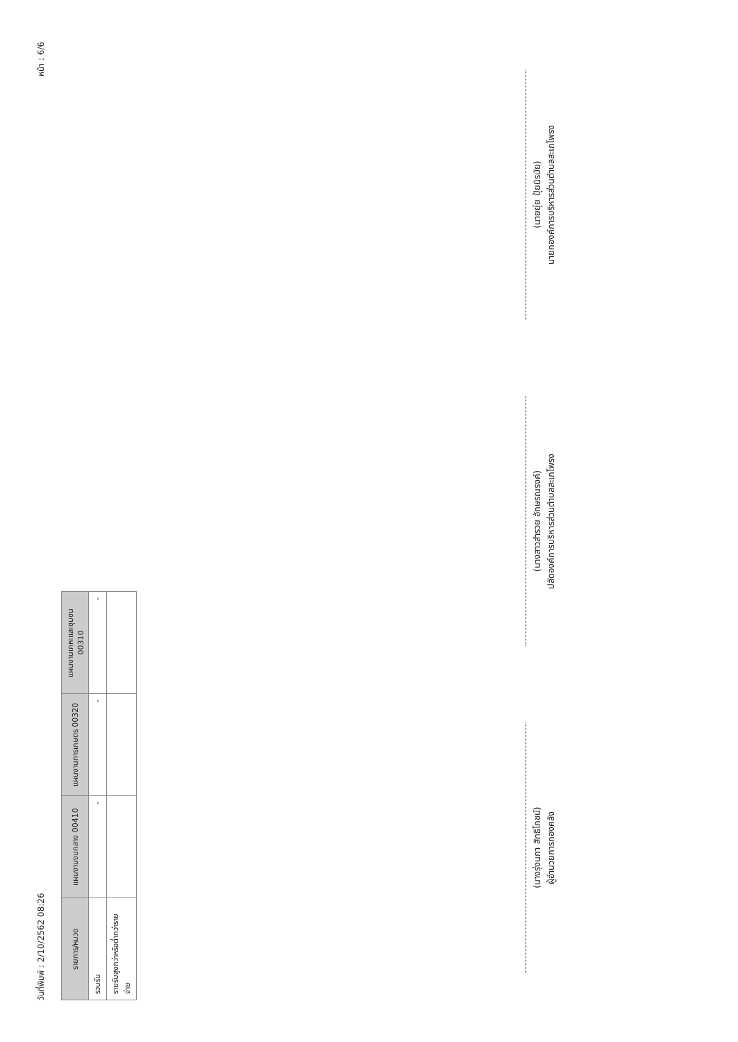วันที่พิมพ์ : 2/10/2562 08:26 หน้า : 6/6
| รายการ/หมวด | แผนงานงบกลาง 00410 | แผนงานการเกษตร 00320 | แผนงานเคหะและชุมชน 00310 |
| --- | --- | --- | --- |
| รวมรับ | - | - | - |
| รายรับสูงกว่าหรือต่ำกว่ารายจ่าย | | | |
(นางรุ่งนภา สิทธิโภชน์)
ผู้อำนวยการกองคลัง
(นางสาวสำรวย อักษรณรงค์)
ปลัดองค์การบริหารส่วนตำบลสะเกโพรง
(นายยุ่ย ปุ้ยนิรมัย)
นายกองค์การบริหารส่วนตำบลสะเกโพรง